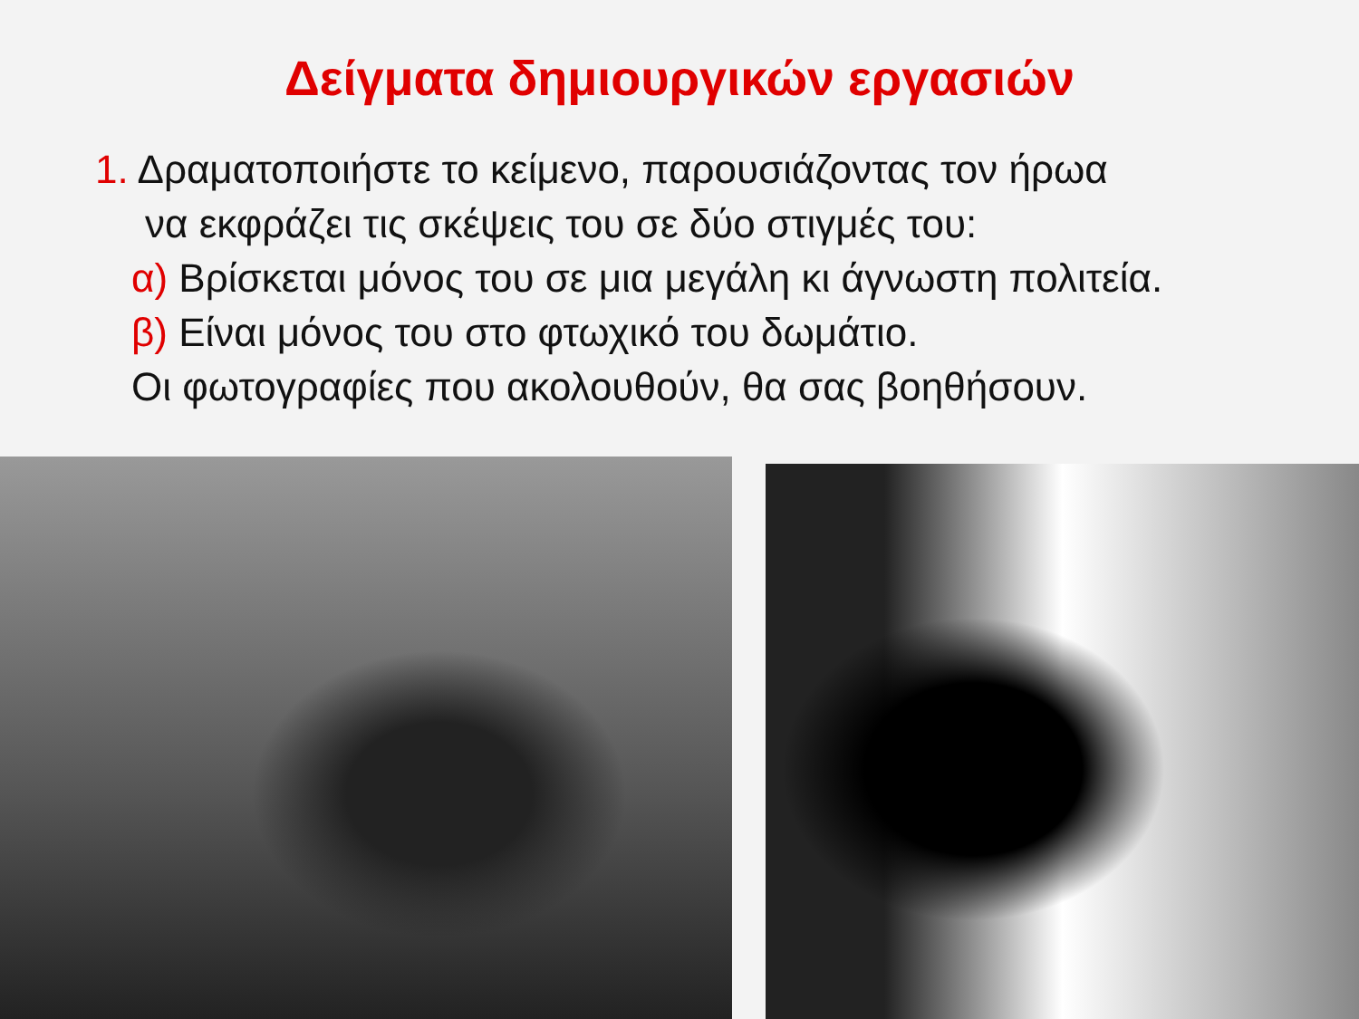Δείγματα δημιουργικών εργασιών
1. Δραματοποιήστε το κείμενο, παρουσιάζοντας τον ήρωα
να εκφράζει τις σκέψεις του σε δύο στιγμές του:
α) Βρίσκεται μόνος του σε μια μεγάλη κι άγνωστη πολιτεία.
β) Είναι μόνος του στο φτωχικό του δωμάτιο.
Οι φωτογραφίες που ακολουθούν, θα σας βοηθήσουν.